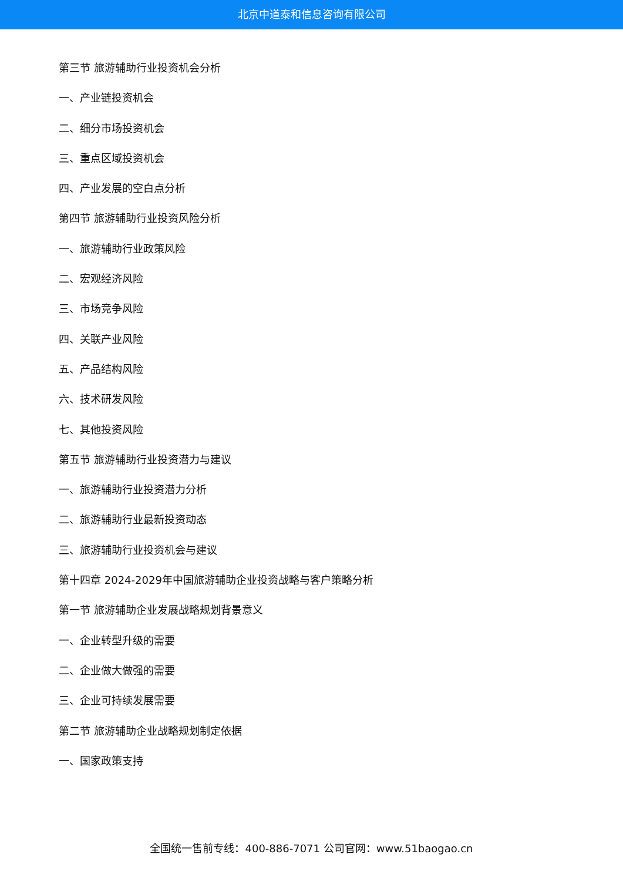北京中道泰和信息咨询有限公司
第三节 旅游辅助行业投资机会分析
一、产业链投资机会
二、细分市场投资机会
三、重点区域投资机会
四、产业发展的空白点分析
第四节 旅游辅助行业投资风险分析
一、旅游辅助行业政策风险
二、宏观经济风险
三、市场竞争风险
四、关联产业风险
五、产品结构风险
六、技术研发风险
七、其他投资风险
第五节 旅游辅助行业投资潜力与建议
一、旅游辅助行业投资潜力分析
二、旅游辅助行业最新投资动态
三、旅游辅助行业投资机会与建议
第十四章 2024-2029年中国旅游辅助企业投资战略与客户策略分析
第一节 旅游辅助企业发展战略规划背景意义
一、企业转型升级的需要
二、企业做大做强的需要
三、企业可持续发展需要
第二节 旅游辅助企业战略规划制定依据
一、国家政策支持
全国统一售前专线：400-886-7071 公司官网：www.51baogao.cn